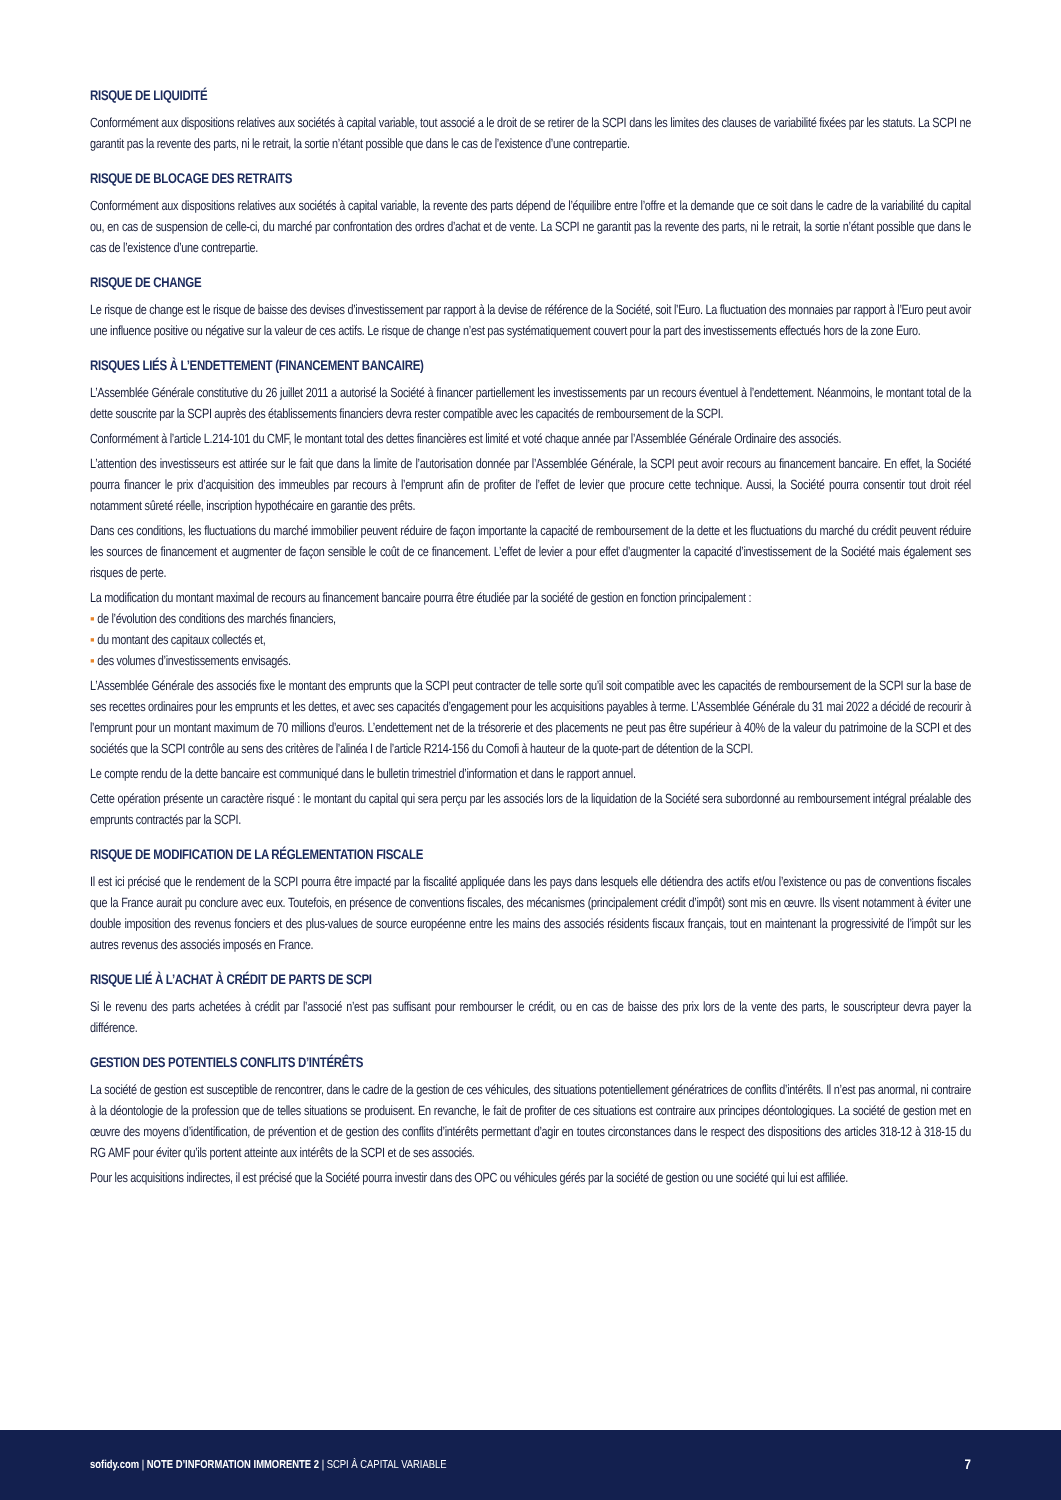RISQUE DE LIQUIDITÉ
Conformément aux dispositions relatives aux sociétés à capital variable, tout associé a le droit de se retirer de la SCPI dans les limites des clauses de variabilité fixées par les statuts. La SCPI ne garantit pas la revente des parts, ni le retrait, la sortie n’étant possible que dans le cas de l’existence d’une contrepartie.
RISQUE DE BLOCAGE DES RETRAITS
Conformément aux dispositions relatives aux sociétés à capital variable, la revente des parts dépend de l’équilibre entre l’offre et la demande que ce soit dans le cadre de la variabilité du capital ou, en cas de suspension de celle-ci, du marché par confrontation des ordres d’achat et de vente. La SCPI ne garantit pas la revente des parts, ni le retrait, la sortie n’étant possible que dans le cas de l’existence d’une contrepartie.
RISQUE DE CHANGE
Le risque de change est le risque de baisse des devises d’investissement par rapport à la devise de référence de la Société, soit l’Euro. La fluctuation des monnaies par rapport à l’Euro peut avoir une influence positive ou négative sur la valeur de ces actifs. Le risque de change n’est pas systématiquement couvert pour la part des investissements effectués hors de la zone Euro.
RISQUES LIÉS À L’ENDETTEMENT (FINANCEMENT BANCAIRE)
L’Assemblée Générale constitutive du 26 juillet 2011 a autorisé la Société à financer partiellement les investissements par un recours éventuel à l’endettement. Néanmoins, le montant total de la dette souscrite par la SCPI auprès des établissements financiers devra rester compatible avec les capacités de remboursement de la SCPI.
Conformément à l’article L.214-101 du CMF, le montant total des dettes financières est limité et voté chaque année par l’Assemblée Générale Ordinaire des associés.
L’attention des investisseurs est attirée sur le fait que dans la limite de l’autorisation donnée par l’Assemblée Générale, la SCPI peut avoir recours au financement bancaire. En effet, la Société pourra financer le prix d’acquisition des immeubles par recours à l’emprunt afin de profiter de l’effet de levier que procure cette technique. Aussi, la Société pourra consentir tout droit réel notamment sûreté réelle, inscription hypothécaire en garantie des prêts.
Dans ces conditions, les fluctuations du marché immobilier peuvent réduire de façon importante la capacité de remboursement de la dette et les fluctuations du marché du crédit peuvent réduire les sources de financement et augmenter de façon sensible le coût de ce financement. L’effet de levier a pour effet d’augmenter la capacité d’investissement de la Société mais également ses risques de perte.
La modification du montant maximal de recours au financement bancaire pourra être étudiée par la société de gestion en fonction principalement :
▪ de l’évolution des conditions des marchés financiers,
▪ du montant des capitaux collectés et,
▪ des volumes d’investissements envisagés.
L’Assemblée Générale des associés fixe le montant des emprunts que la SCPI peut contracter de telle sorte qu’il soit compatible avec les capacités de remboursement de la SCPI sur la base de ses recettes ordinaires pour les emprunts et les dettes, et avec ses capacités d’engagement pour les acquisitions payables à terme. L’Assemblée Générale du 31 mai 2022 a décidé de recourir à l’emprunt pour un montant maximum de 70 millions d’euros. L’endettement net de la trésorerie et des placements ne peut pas être supérieur à 40% de la valeur du patrimoine de la SCPI et des sociétés que la SCPI contrôle au sens des critères de l’alinéa I de l’article R214-156 du Comofi à hauteur de la quote-part de détention de la SCPI.
Le compte rendu de la dette bancaire est communiqué dans le bulletin trimestriel d’information et dans le rapport annuel.
Cette opération présente un caractère risqué : le montant du capital qui sera perçu par les associés lors de la liquidation de la Société sera subordonné au remboursement intégral préalable des emprunts contractés par la SCPI.
RISQUE DE MODIFICATION DE LA RÉGLEMENTATION FISCALE
Il est ici précisé que le rendement de la SCPI pourra être impacté par la fiscalité appliquée dans les pays dans lesquels elle détiendra des actifs et/ou l’existence ou pas de conventions fiscales que la France aurait pu conclure avec eux. Toutefois, en présence de conventions fiscales, des mécanismes (principalement crédit d’impôt) sont mis en œuvre. Ils visent notamment à éviter une double imposition des revenus fonciers et des plus-values de source européenne entre les mains des associés résidents fiscaux français, tout en maintenant la progressivité de l’impôt sur les autres revenus des associés imposés en France.
RISQUE LIÉ À L’ACHAT À CRÉDIT DE PARTS DE SCPI
Si le revenu des parts achetées à crédit par l’associé n’est pas suffisant pour rembourser le crédit, ou en cas de baisse des prix lors de la vente des parts, le souscripteur devra payer la différence.
GESTION DES POTENTIELS CONFLITS D’INTÉRÊTS
La société de gestion est susceptible de rencontrer, dans le cadre de la gestion de ces véhicules, des situations potentiellement génératrices de conflits d’intérêts. Il n’est pas anormal, ni contraire à la déontologie de la profession que de telles situations se produisent. En revanche, le fait de profiter de ces situations est contraire aux principes déontologiques. La société de gestion met en œuvre des moyens d’identification, de prévention et de gestion des conflits d’intérêts permettant d’agir en toutes circonstances dans le respect des dispositions des articles 318-12 à 318-15 du RG AMF pour éviter qu’ils portent atteinte aux intérêts de la SCPI et de ses associés.
Pour les acquisitions indirectes, il est précisé que la Société pourra investir dans des OPC ou véhicules gérés par la société de gestion ou une société qui lui est affiliée.
sofidy.com | NOTE D’INFORMATION IMMORENTE 2 | SCPI À CAPITAL VARIABLE 7